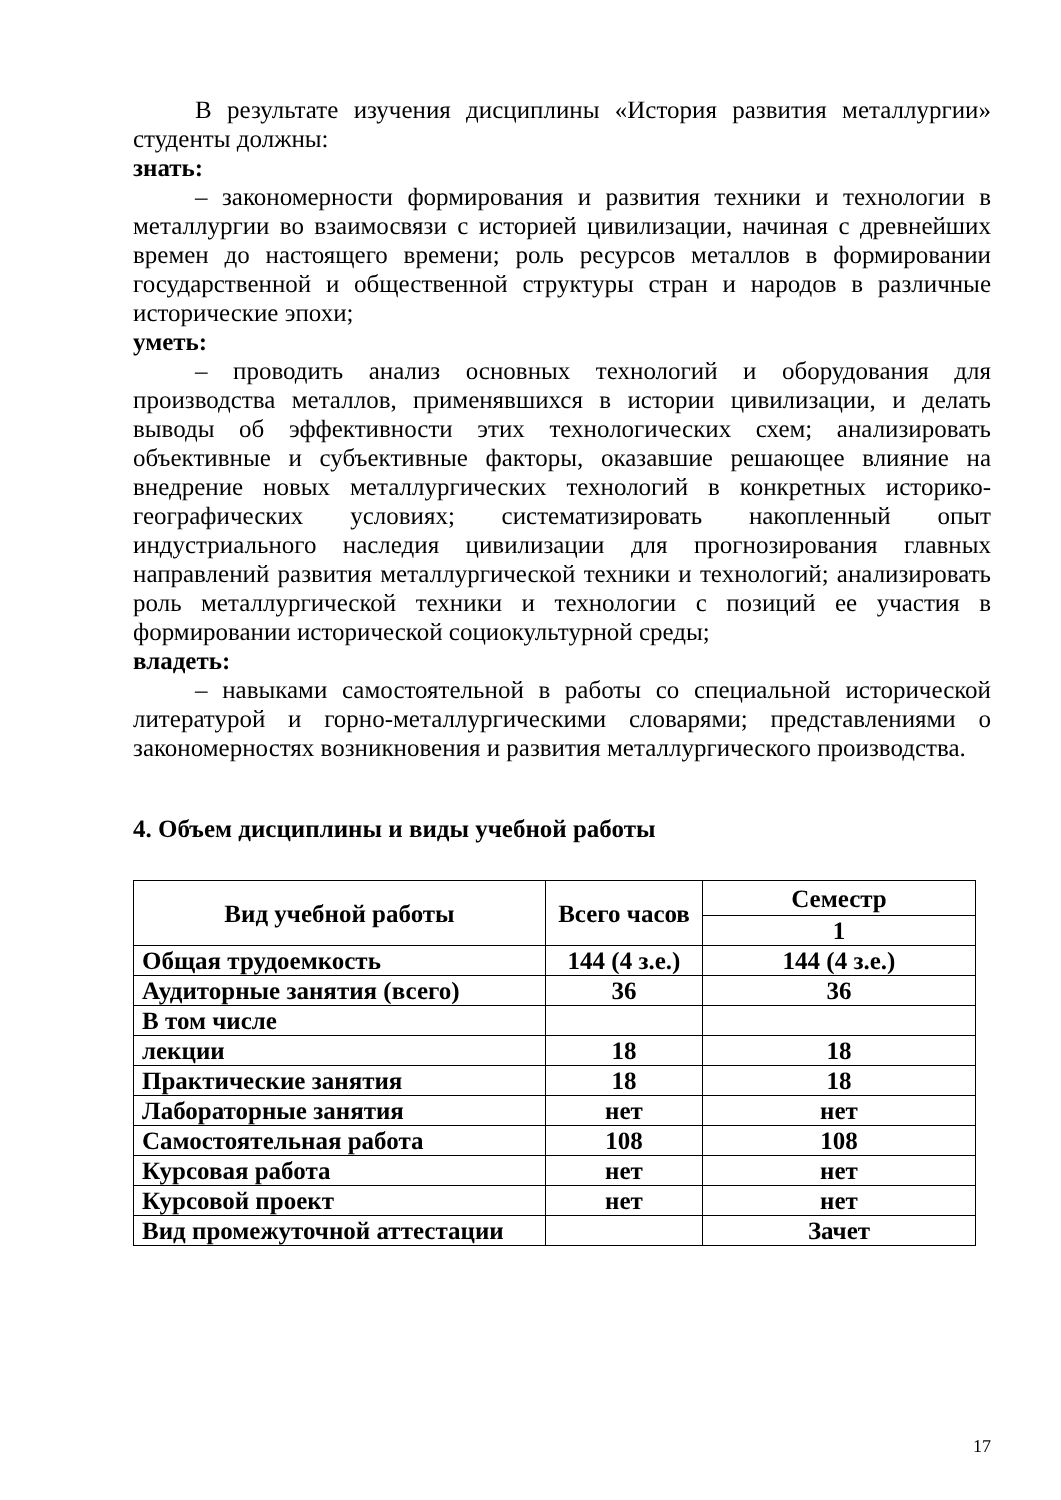В результате изучения дисциплины «История развития металлургии» студенты должны:
знать:
– закономерности формирования и развития техники и технологии в металлургии во взаимосвязи с историей цивилизации, начиная с древнейших времен до настоящего времени; роль ресурсов металлов в формировании государственной и общественной структуры стран и народов в различные исторические эпохи;
уметь:
– проводить анализ основных технологий и оборудования для производства металлов, применявшихся в истории цивилизации, и делать выводы об эффективности этих технологических схем; анализировать объективные и субъективные факторы, оказавшие решающее влияние на внедрение новых металлургических технологий в конкретных историко-географических условиях; систематизировать накопленный опыт индустриального наследия цивилизации для прогнозирования главных направлений развития металлургической техники и технологий; анализировать роль металлургической техники и технологии с позиций ее участия в формировании исторической социокультурной среды;
владеть:
– навыками самостоятельной в работы со специальной исторической литературой и горно-металлургическими словарями; представлениями о закономерностях возникновения и развития металлургического производства.
4. Объем дисциплины и виды учебной работы
| Вид учебной работы | Всего часов | Семестр |
| --- | --- | --- |
| | | 1 |
| Общая трудоемкость | 144 (4 з.е.) | 144 (4 з.е.) |
| Аудиторные занятия (всего) | 36 | 36 |
| В том числе | | |
| лекции | 18 | 18 |
| Практические занятия | 18 | 18 |
| Лабораторные занятия | нет | нет |
| Самостоятельная работа | 108 | 108 |
| Курсовая работа | нет | нет |
| Курсовой проект | нет | нет |
| Вид промежуточной аттестации | | Зачет |
17